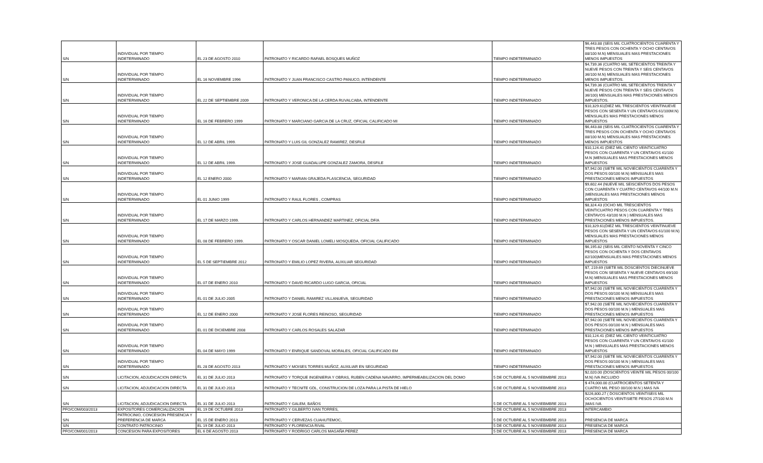| S/N | INDIVIDUAL POR TIEMPO INDETERMINADO | EL 23 DE AGOSTO 2010 | PATRONATO Y RICARDO RAFAEL BOSQUES MUÑOZ | TIEMPO INDETERMINADO | $6,443.88 (SEIS MIL CUATROCIENTOS CUARENTA Y TRES PESOS CON OCHENTA Y OCHO CENTAVOS 88/100 M.N) MENSUALES MAS PRESTACIONES MENOS IMPUESTOS |
| S/N | INDIVIDUAL POR TIEMPO INDETERMINADO | EL 16 NOVIEMBRE 1996 | PATRONATO Y JUAN FRANCISCO CASTRO PANUCO, INTENDENTE | TIEMPO INDETERMINADO | $4,739.36 (CUATRO MIL SETECIENTOS TREINTA Y NUEVE PESOS CON TREINTA Y SEIS CENTAVOS 36/100 M.N) MENSUALES MAS PRESTACIONES MENOS IMPUESTOS. |
| S/N | INDIVIDUAL POR TIEMPO INDETERMINADO | EL 22 DE SEPTIEMBRE 2009 | PATRONATO Y VERONICA DE LA CERDA RUVALCABA, INTENDENTE | TIEMPO INDETERMINADO | $4,739.36 (CUATRO MIL SETECIENTOS TREINTA Y NUEVE PESOS CON TREINTA Y SEIS CENTAVOS 36/100) MENSUALES MAS PRESTACIONES MENOS IMPUESTOS. |
| S/N | INDIVIDUAL POR TIEMPO INDETERMINADO | EL 16 DE FEBRERO 1999 | PATRONATO Y MARCIANO GARCIA DE LA CRUZ, OFICIAL CALIFICADO MI | TIEMPO INDETERMINADO | $10,329.61(DIEZ MIL TRESCIENTOS VEINTINUEVE PESOS CON SESENTA Y UN CENTAVOS 61/100M.N) MENSUALES MAS PRESTACIONES MENOS IMPUESTOS |
| S/N | INDIVIDUAL POR TIEMPO INDETERMINADO | EL 12 DE ABRIL 1999. | PATRONATO Y LUIS GIL GONZALEZ RAMIREZ, DESFILE | TIEMPO INDETERMINADO | $6,443.88 (SEIS MIL CUATROCIENTOS CUARENTA Y TRES PESOS CON OCHENTA Y OCHO CENTAVOS 88/100 M.N) MENSUALES MAS PRESTACIONES MENOS IMPUESTOS |
| S/N | INDIVIDUAL POR TIEMPO INDETERMINADO | EL 12 DE ABRIL 1999. | PATRONATO Y JOSE GUADALUPE GONZALEZ ZAMORA, DESFILE | TIEMPO INDETERMINADO | $10,124.41 (DIEZ MIL CIENTO VEINTICUATRO PESOS CON CUARENTA Y UN CENTAVOS 41/100 M.N )MENSUALES MAS PRESTACIONES MENOS IMPUESTOS |
| S/N | INDIVIDUAL POR TIEMPO INDETERMINADO | EL 12 ENERO 2000 | PATRONATO Y MARIAN GRAJEDA PLASCENCIA, SEGURIDAD | TIEMPO INDETERMINADO | $7,942.00 (SIETE MIL NOVIECIENTOS CUARENTA Y DOS PESOS 00/100 M.N) MENSUALES MAS PRESTACIONES MENOS IMPUESTOS |
| S/N | INDIVIDUAL POR TIEMPO INDETERMINADO | EL 01 JUNIO 1999 | PATRONATO Y RAUL FLORES , COMPRAS | TIEMPO INDETERMINADO | $9,602.44 (NUEVE MIL SEISCIENTOS DOS PESOS CON CUARENTA Y CUATRO CENTAVOS 44/100 M.N )MENSUALES MAS PRESTACIONES MENOS IMPUESTOS |
| S/N | INDIVIDUAL POR TIEMPO INDETERMINADO | EL 17 DE MARZO 1999. | PATRONATO Y CARLOS HERNANDEZ MARTINEZ, OFICIAL DF/A | TIEMPO INDETERMINADO | $8,324.43 (OCHO MIL TRESCIENTOS VEINTICUATRO PESOS CON CUARENTA Y TRES CENTAVOS 43/100 M.N ) MENSUALES MAS PRESTACIONES MENOS IMPUESTOS. |
| S/N | INDIVIDUAL POR TIEMPO INDETERMINADO | EL 08 DE FEBRERO 1999. | PATRONATO Y OSCAR DANIEL LOMELI MOSQUEDA, OFICIAL CALIFICADO | TIEMPO INDETERMINADO | $10,329.61(DIEZ MIL TRESCIENTOS VEINTINUEVE PESOS CON SESENTA Y UN CENTAVOS 61/100 M.N) MENSUALES MAS PRESTACIONES MENOS IMPUESTOS |
| S/N | INDIVIDUAL POR TIEMPO INDETERMINADO | EL 5 DE SEPTIEMBRE 2012 | PATRONATO Y EMILIO LOPEZ RIVERA, AUXILIAR SEGURIDAD | TIEMPO INDETERMINADO | $6,195.82 (SEIS MIL CIENTO NOVENTA Y CINCO PESOS CON OCHENTA Y DOS CENTAVOS 82/100)MENSUALES MAS PRESTACIONES MENOS IMPUESTOS |
| S/N | INDIVIDUAL POR TIEMPO INDETERMINADO | EL 07 DE ENERO 2010 | PATRONATO Y DAVID RICARDO LUGO GARCIA, OFICIAL | TIEMPO INDETERMINADO | $7, 219.69 (SIETE MIL DOSCIENTOS DIECINUEVE PESOS CON SESENTA Y NUEVE CENTAVOS 69/100 M.N) MENSUALES MAS PRESTACIONES MENOS IMPUESTOS |
| S/N | INDIVIDUAL POR TIEMPO INDETERMINADO | EL 01 DE JULIO 2005 | PATRONATO Y DANIEL RAMIREZ VILLANUEVA, SEGURIDAD | TIEMPO INDETERMINADO | $7,942.00 (SIETE MIL NOVIECIENTOS CUARENTA Y DOS PESOS 00/100 M.N) MENSUALES MAS PRESTACIONES MENOS IMPUESTOS |
| S/N | INDIVIDUAL POR TIEMPO INDETERMINADO | EL 12 DE ENERO 2000 | PATRONATO Y JOSE FLORES REINOSO, SEGURIDAD | TIEMPO INDETERMINADO | $7,942.00 (SIETE MIL NOVIECIENTOS CUARENTA Y DOS PESOS 00/100 M.N ) MENSUALES MAS PRESTACIONES MENOS IMPUESTOS |
| S/N | INDIVIDUAL POR TIEMPO INDETERMINADO | EL 01 DE DICIEMBRE 2008 | PATRONATO Y CARLOS ROSALES SALAZAR | TIEMPO INDETERMINADO | $7,942.00 (SIETE MIL NOVIECIENTOS CUARENTA Y DOS PESOS 00/100 M.N ) MENSUALES MAS PRESTACIONES MENOS IMPUESTOS |
| S/N | INDIVIDUAL POR TIEMPO INDETERMINADO | EL 04 DE MAYO 1999 | PATRONATO Y ENRIQUE SANDOVAL MORALES, OFICIAL CALIFICADO EM | TIEMPO INDETERMINADO | $10,124.41 (DIEZ MIL CIENTO VEINTICUATRO PESOS CON CUARENTA Y UN CENTAVOS 41/100 M.N ) MENSUALES MAS PRESTACIONES MENOS IMPUESTOS |
| S/N | INDIVIDUAL POR TIEMPO INDETERMINADO | EL 28 DE AGOSTO 2013 | PATRONATO Y MOISES TORRES MUÑOZ, AUXILIAR EN SEGURIDAD | TIEMPO INDETERMINADO | $7,942.00 (SIETE MIL NOVIECIENTOS CUARENTA Y DOS PESOS 00/100 M.N ) MENSUALES MAS PRESTACIONES MENOS IMPUESTOS |
| S/N | LICITACION, ADJUDICACION DIRECTA | EL 31 DE JULIO 2013 | PATRONATO Y TORQUE INGENIERIA Y OBRAS, RUBEN CADENA NAVARRO, IMPERMEABILIZACION DEL DOMO | 5 DE OCTUBRE AL 5 NOVIEBMBRE 2013 | $2,020.00 (DOSCIENTOS VEINTE MIL PESOS 00/100 M.N) IVA INCLUIDO |
| S/N | LICITACION, ADJUDICACION DIRECTA | EL 31 DE JULIO 2013 | PATRONATO Y TECNITE GDL, CONSTRUCION DE LOZA PARA LA PISTA DE HIELO | 5 DE OCTUBRE AL 5 NOVIEBMBRE 2013 | $ 474,000.00 (CUATROCIENTOS SETENTA Y CUATRO MIL PESO 00/100 M.N ) MAS IVA |
| S/N | LICITACION, ADJUDICACION DIRECTA | EL 31 DE JULIO 2013 | PATRONATO Y GALEM, BAÑOS | 5 DE OCTUBRE AL 5 NOVIEBMBRE 2013 | $226,800.27 ( DOSCIENTOS VEINTISEIS MIL OCHOCIENTOS VEINTISIETE PESOS 27/100 M.N )MAS IVA |
| PFO/COM/003/2013 | EXPOSITORES COMERCIALIZACION | EL 19 DE OCTUBRE 2013 | PATRONATO Y GILBERTO IVAN TORRES, | 5 DE OCTUBRE AL 5 NOVIEBMBRE 2013 | INTERCAMBIO |
| S/N | PATROCINIO, CONCESION PRESENCIA Y PREFERENCIA DE MARCA | EL 15 DE ENERO 2013 | PATRONATO Y CERVEZAS CUAHUTEMOC, | 5 DE OCTUBRE AL 5 NOVIEBMBRE 2013 | PRESENCIA DE MARCA |
| S/N | CONTRATO PATROCINIO | EL 19 DE JULIO 2013 | PATRONATO Y FLORENCIA RIVAL | 5 DE OCTUBRE AL 5 NOVIEBMBRE 2013 | PRESENCIA DE MARCA |
| PFO/COM/001/2013 | CONCESION PARA EXPOSITORES | EL 6 DE AGOSTO 2013 | PATRONATO Y RODRIGO CARLOS MAGAÑA PEREZ | 5 DE OCTUBRE AL 5 NOVIEBMBRE 2013 | PRESENCIA DE MARCA |